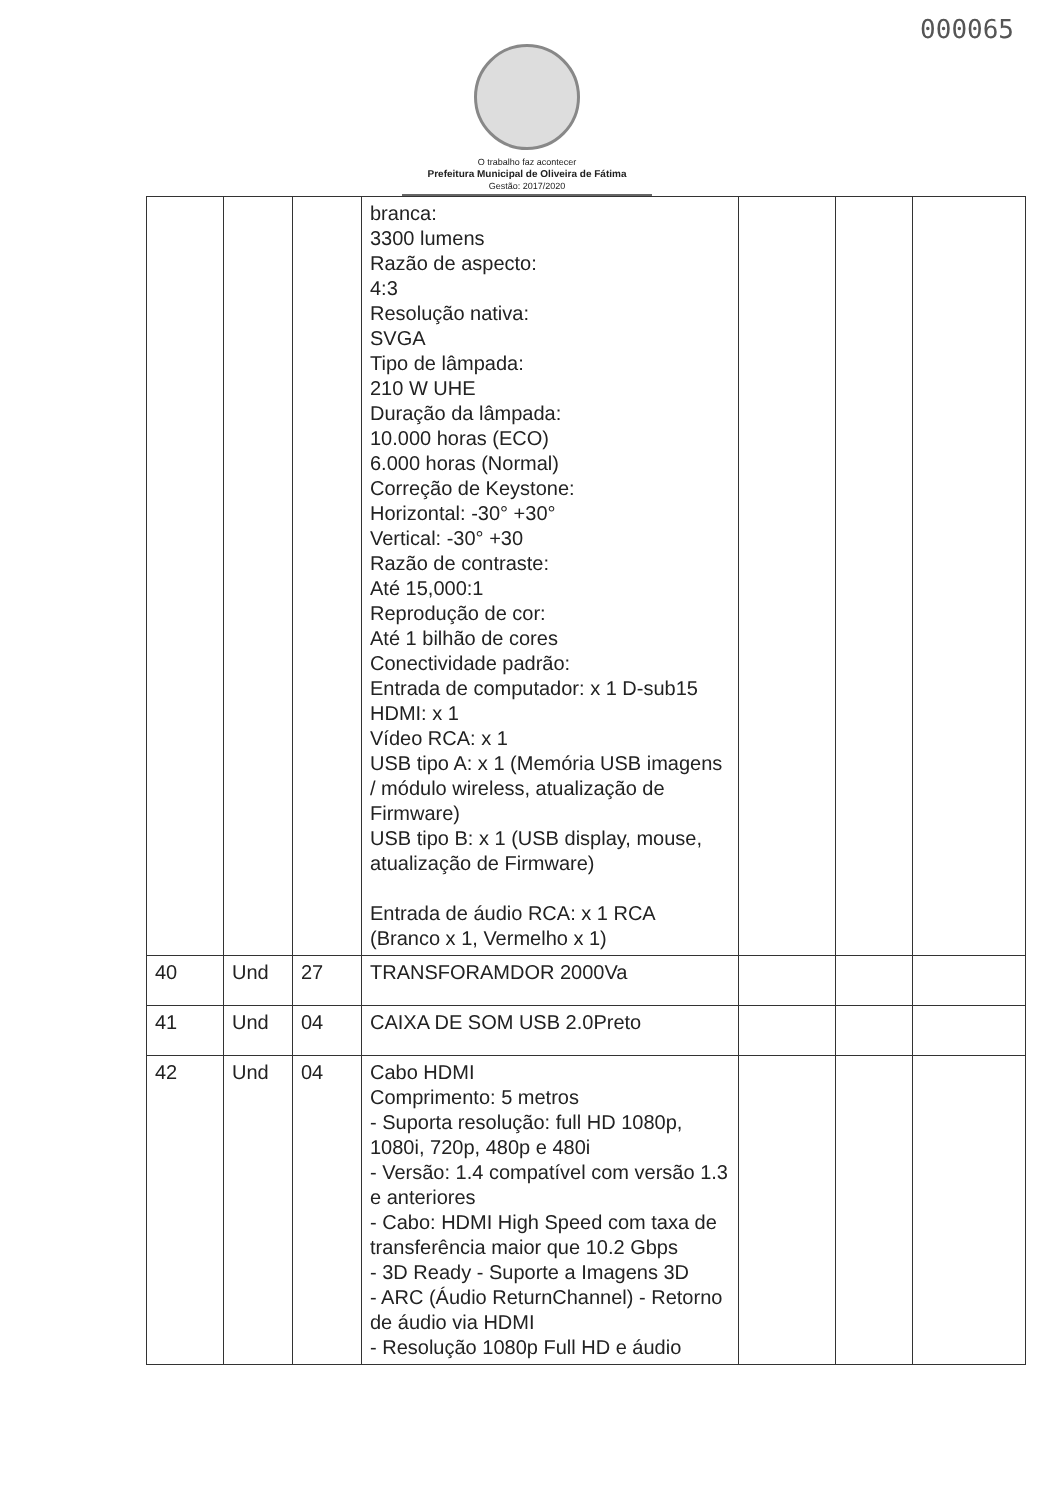000065
O trabalho faz acontecer
Prefeitura Municipal de Oliveira de Fátima
Gestão: 2017/2020
| | | | branca: 3300 lumens Razão de aspecto: 4:3 Resolução nativa: SVGA Tipo de lâmpada: 210 W UHE Duração da lâmpada: 10.000 horas (ECO) 6.000 horas (Normal) Correção de Keystone: Horizontal: -30° +30° Vertical: -30° +30 Razão de contraste: Até 15,000:1 Reprodução de cor: Até 1 bilhão de cores Conectividade padrão: Entrada de computador: x 1 D-sub15 HDMI: x 1 Vídeo RCA: x 1 USB tipo A: x 1 (Memória USB imagens / módulo wireless, atualização de Firmware) USB tipo B: x 1 (USB display, mouse, atualização de Firmware) Entrada de áudio RCA: x 1 RCA (Branco x 1, Vermelho x 1) | | | |
| 40 | Und | 27 | TRANSFORAMDOR 2000Va | | | |
| 41 | Und | 04 | CAIXA DE SOM USB 2.0Preto | | | |
| 42 | Und | 04 | Cabo HDMI Comprimento: 5 metros - Suporta resolução: full HD 1080p, 1080i, 720p, 480p e 480i - Versão: 1.4 compatível com versão 1.3 e anteriores - Cabo: HDMI High Speed com taxa de transferência maior que 10.2 Gbps - 3D Ready - Suporte a Imagens 3D - ARC (Áudio ReturnChannel) - Retorno de áudio via HDMI - Resolução 1080p Full HD e áudio | | | |